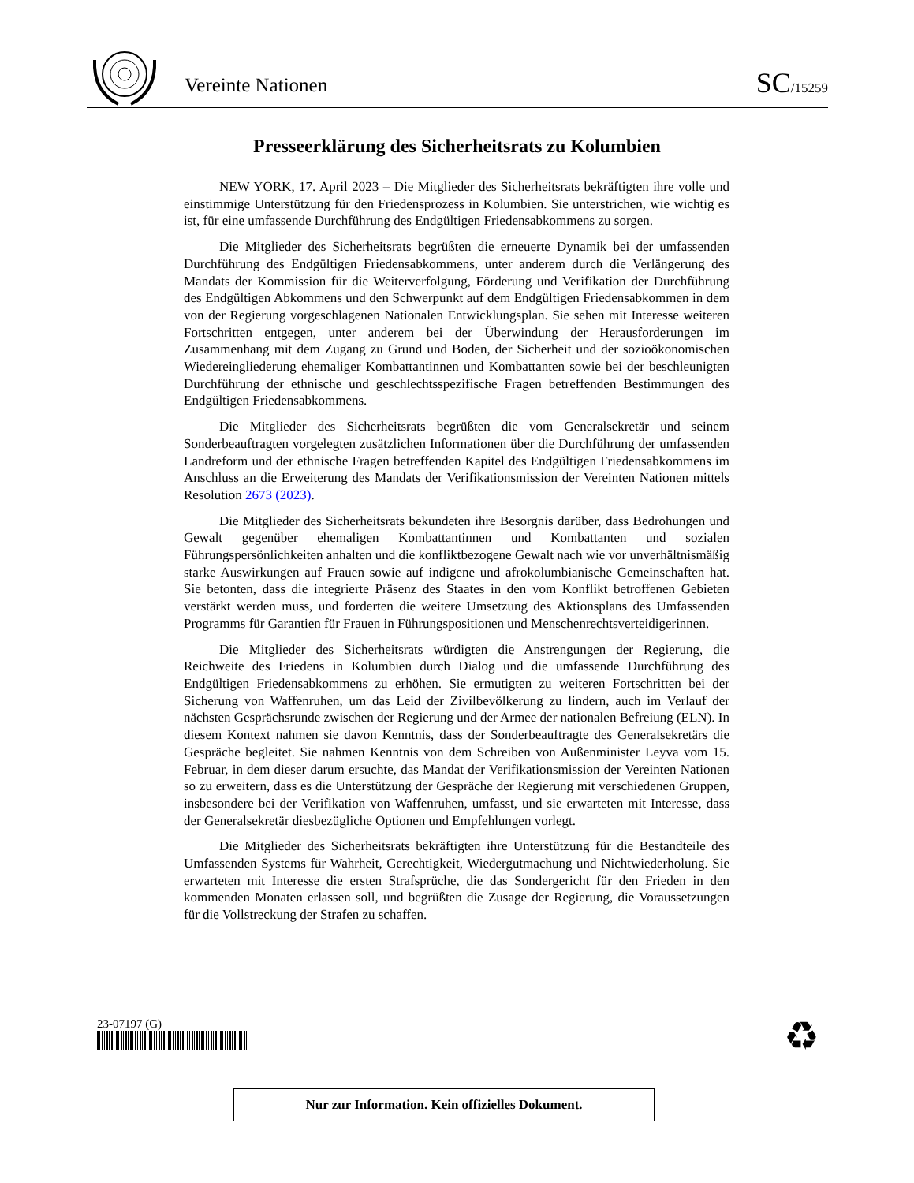Vereinte Nationen
SC/15259
Presseerklärung des Sicherheitsrats zu Kolumbien
NEW YORK, 17. April 2023 – Die Mitglieder des Sicherheitsrats bekräftigten ihre volle und einstimmige Unterstützung für den Friedensprozess in Kolumbien. Sie unterstrichen, wie wichtig es ist, für eine umfassende Durchführung des Endgültigen Friedensabkommens zu sorgen.
Die Mitglieder des Sicherheitsrats begrüßten die erneuerte Dynamik bei der umfassenden Durchführung des Endgültigen Friedensabkommens, unter anderem durch die Verlängerung des Mandats der Kommission für die Weiterverfolgung, Förderung und Verifikation der Durchführung des Endgültigen Abkommens und den Schwerpunkt auf dem Endgültigen Friedensabkommen in dem von der Regierung vorgeschlagenen Nationalen Entwicklungsplan. Sie sehen mit Interesse weiteren Fortschritten entgegen, unter anderem bei der Überwindung der Herausforderungen im Zusammenhang mit dem Zugang zu Grund und Boden, der Sicherheit und der sozioökonomischen Wiedereingliederung ehemaliger Kombattantinnen und Kombattanten sowie bei der beschleunigten Durchführung der ethnische und geschlechtsspezifische Fragen betreffenden Bestimmungen des Endgültigen Friedensabkommens.
Die Mitglieder des Sicherheitsrats begrüßten die vom Generalsekretär und seinem Sonderbeauftragten vorgelegten zusätzlichen Informationen über die Durchführung der umfassenden Landreform und der ethnische Fragen betreffenden Kapitel des Endgültigen Friedensabkommens im Anschluss an die Erweiterung des Mandats der Verifikationsmission der Vereinten Nationen mittels Resolution 2673 (2023).
Die Mitglieder des Sicherheitsrats bekundeten ihre Besorgnis darüber, dass Bedrohungen und Gewalt gegenüber ehemaligen Kombattantinnen und Kombattanten und sozialen Führungspersönlichkeiten anhalten und die konfliktbezogene Gewalt nach wie vor unverhältnismäßig starke Auswirkungen auf Frauen sowie auf indigene und afrokolumbianische Gemeinschaften hat. Sie betonten, dass die integrierte Präsenz des Staates in den vom Konflikt betroffenen Gebieten verstärkt werden muss, und forderten die weitere Umsetzung des Aktionsplans des Umfassenden Programms für Garantien für Frauen in Führungspositionen und Menschenrechtsverteidigerinnen.
Die Mitglieder des Sicherheitsrats würdigten die Anstrengungen der Regierung, die Reichweite des Friedens in Kolumbien durch Dialog und die umfassende Durchführung des Endgültigen Friedensabkommens zu erhöhen. Sie ermutigten zu weiteren Fortschritten bei der Sicherung von Waffenruhen, um das Leid der Zivilbevölkerung zu lindern, auch im Verlauf der nächsten Gesprächsrunde zwischen der Regierung und der Armee der nationalen Befreiung (ELN). In diesem Kontext nahmen sie davon Kenntnis, dass der Sonderbeauftragte des Generalsekretärs die Gespräche begleitet. Sie nahmen Kenntnis von dem Schreiben von Außenminister Leyva vom 15. Februar, in dem dieser darum ersuchte, das Mandat der Verifikationsmission der Vereinten Nationen so zu erweitern, dass es die Unterstützung der Gespräche der Regierung mit verschiedenen Gruppen, insbesondere bei der Verifikation von Waffenruhen, umfasst, und sie erwarteten mit Interesse, dass der Generalsekretär diesbezügliche Optionen und Empfehlungen vorlegt.
Die Mitglieder des Sicherheitsrats bekräftigten ihre Unterstützung für die Bestandteile des Umfassenden Systems für Wahrheit, Gerechtigkeit, Wiedergutmachung und Nichtwiederholung. Sie erwarteten mit Interesse die ersten Strafsprüche, die das Sondergericht für den Frieden in den kommenden Monaten erlassen soll, und begrüßten die Zusage der Regierung, die Voraussetzungen für die Vollstreckung der Strafen zu schaffen.
23-07197 (G) ♻
Nur zur Information. Kein offizielles Dokument.